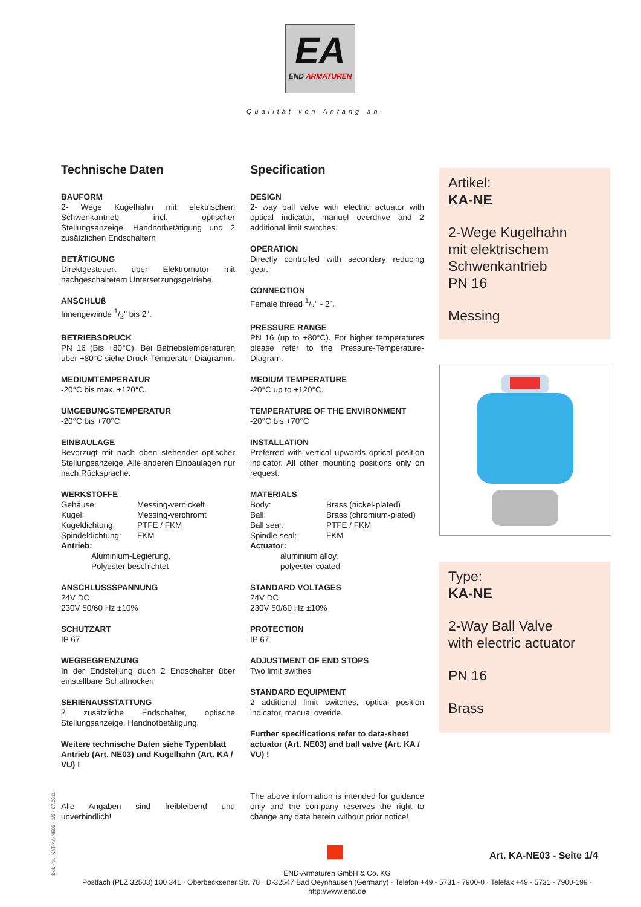EA
END ARMATUREN
Qualität von Anfang an.
Technische Daten
BAUFORM
2- Wege Kugelhahn mit elektrischem Schwenkantrieb incl. optischer Stellungsanzeige, Handnotbetätigung und 2 zusätzlichen Endschaltern
BETÄTIGUNG
Direktgesteuert über Elektromotor mit nachgeschaltetem Untersetzungsgetriebe.
ANSCHLUß
Innengewinde 1/2" bis 2".
BETRIEBSDRUCK
PN 16 (Bis +80°C). Bei Betriebstemperaturen über +80°C siehe Druck-Temperatur-Diagramm.
MEDIUMTEMPERATUR
-20°C bis max. +120°C.
UMGEBUNGSTEMPERATUR
-20°C bis +70°C
EINBAULAGE
Bevorzugt mit nach oben stehender optischer Stellungsanzeige. Alle anderen Einbaulagen nur nach Rücksprache.
WERKSTOFFE
Gehäuse: Messing-vernickelt Kugel: Messing-verchromt Kugeldichtung: PTFE / FKM Spindeldichtung: FKM
Antrieb:
Aluminium-Legierung,
Polyester beschichtet
ANSCHLUSSSPANNUNG
24V DC
230V 50/60 Hz ±10%
SCHUTZART
IP 67
WEGBEGRENZUNG
In der Endstellung duch 2 Endschalter über einstellbare Schaltnocken
SERIENAUSSTATTUNG
2 zusätzliche Endschalter, optische Stellungsanzeige, Handnotbetätigung.
Weitere technische Daten siehe Typenblatt Antrieb (Art. NE03) und Kugelhahn (Art. KA / VU) !
Alle Angaben sind freibleibend und unverbindlich!
Specification
DESIGN
2- way ball valve with electric actuator with optical indicator, manuel overdrive and 2 additional limit switches.
OPERATION
Directly controlled with secondary reducing gear.
CONNECTION
Female thread 1/2" - 2".
PRESSURE RANGE
PN 16 (up to +80°C). For higher temperatures please refer to the Pressure-Temperature-Diagram.
MEDIUM TEMPERATURE
-20°C up to +120°C.
TEMPERATURE OF THE ENVIRONMENT
-20°C bis +70°C
INSTALLATION
Preferred with vertical upwards optical position indicator. All other mounting positions only on request.
MATERIALS
Body: Brass (nickel-plated) Ball: Brass (chromium-plated) Ball seal: PTFE / FKM Spindle seal: FKM
Actuator:
aluminium alloy,
polyester coated
STANDARD VOLTAGES
24V DC
230V 50/60 Hz ±10%
PROTECTION
IP 67
ADJUSTMENT OF END STOPS
Two limit swithes
STANDARD EQUIPMENT
2 additional limit switches, optical position indicator, manual overide.
Further specifications refer to data-sheet actuator (Art. NE03) and ball valve (Art. KA / VU) !
The above information is intended for guidance only and the company reserves the right to change any data herein without prior notice!
Artikel:
KA-NE
2-Wege Kugelhahn
mit elektrischem
Schwenkantrieb
PN 16
Messing
Type:
KA-NE
2-Way Ball Valve
with electric actuator
PN 16
Brass
Art. KA-NE03 - Seite 1/4
Dok.-Nr.: KAT-KA-NE03 - 1/3 - 07.2011 -
END-Armaturen GmbH & Co. KG
Postfach (PLZ 32503) 100 341 · Oberbecksener Str. 78 · D-32547 Bad Oeynhausen (Germany) · Telefon +49 - 5731 - 7900-0 · Telefax +49 - 5731 - 7900-199 · http://www.end.de